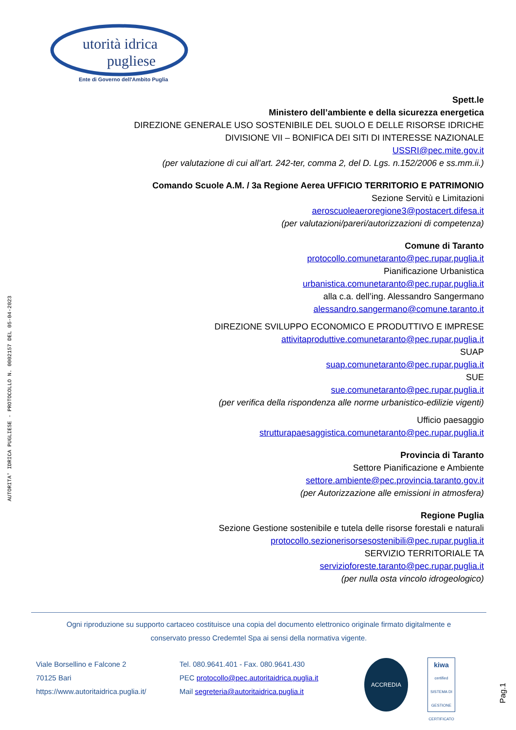AUTORITA' IDRICA PUGLIESE - PROTOCOLLO N. 0002157 DEL 05-04-2023
utorità idrica
pugliese
Ente di Governo dell'Ambito Puglia
Spett.le
Ministero dell’ambiente e della sicurezza energetica
DIREZIONE GENERALE USO SOSTENIBILE DEL SUOLO E DELLE RISORSE IDRICHE
DIVISIONE VII – BONIFICA DEI SITI DI INTERESSE NAZIONALE
USSRI@pec.mite.gov.it
(per valutazione di cui all’art. 242-ter, comma 2, del D. Lgs. n.152/2006 e ss.mm.ii.)
Comando Scuole A.M. / 3a Regione Aerea UFFICIO TERRITORIO E PATRIMONIO
Sezione Servitù e Limitazioni
aeroscuoleaeroregione3@postacert.difesa.it
(per valutazioni/pareri/autorizzazioni di competenza)
Comune di Taranto
protocollo.comunetaranto@pec.rupar.puglia.it
Pianificazione Urbanistica
urbanistica.comunetaranto@pec.rupar.puglia.it
alla c.a. dell’ing. Alessandro Sangermano
alessandro.sangermano@comune.taranto.it
DIREZIONE SVILUPPO ECONOMICO E PRODUTTIVO E IMPRESE
attivitaproduttive.comunetaranto@pec.rupar.puglia.it
SUAP
suap.comunetaranto@pec.rupar.puglia.it
SUE
sue.comunetaranto@pec.rupar.puglia.it
(per verifica della rispondenza alle norme urbanistico-edilizie vigenti)
Ufficio paesaggio
strutturapaesaggistica.comunetaranto@pec.rupar.puglia.it
Provincia di Taranto
Settore Pianificazione e Ambiente
settore.ambiente@pec.provincia.taranto.gov.it
(per Autorizzazione alle emissioni in atmosfera)
Regione Puglia
Sezione Gestione sostenibile e tutela delle risorse forestali e naturali
protocollo.sezionerisorsesostenibili@pec.rupar.puglia.it
SERVIZIO TERRITORIALE TA
servizioforeste.taranto@pec.rupar.puglia.it
(per nulla osta vincolo idrogeologico)
Ogni riproduzione su supporto cartaceo costituisce una copia del documento elettronico originale firmato digitalmente e
conservato presso Credemtel Spa ai sensi della normativa vigente.
Viale Borsellino e Falcone 2
70125 Bari
https://www.autoritaidrica.puglia.it/
Tel. 080.9641.401 - Fax. 080.9641.430
PEC protocollo@pec.autoritaidrica.puglia.it
Mail segreteria@autoritaidrica.puglia.it
ACCREDIA
kiwa
certified
SISTEMA DI GESTIONE CERTIFICATO
Pag.1